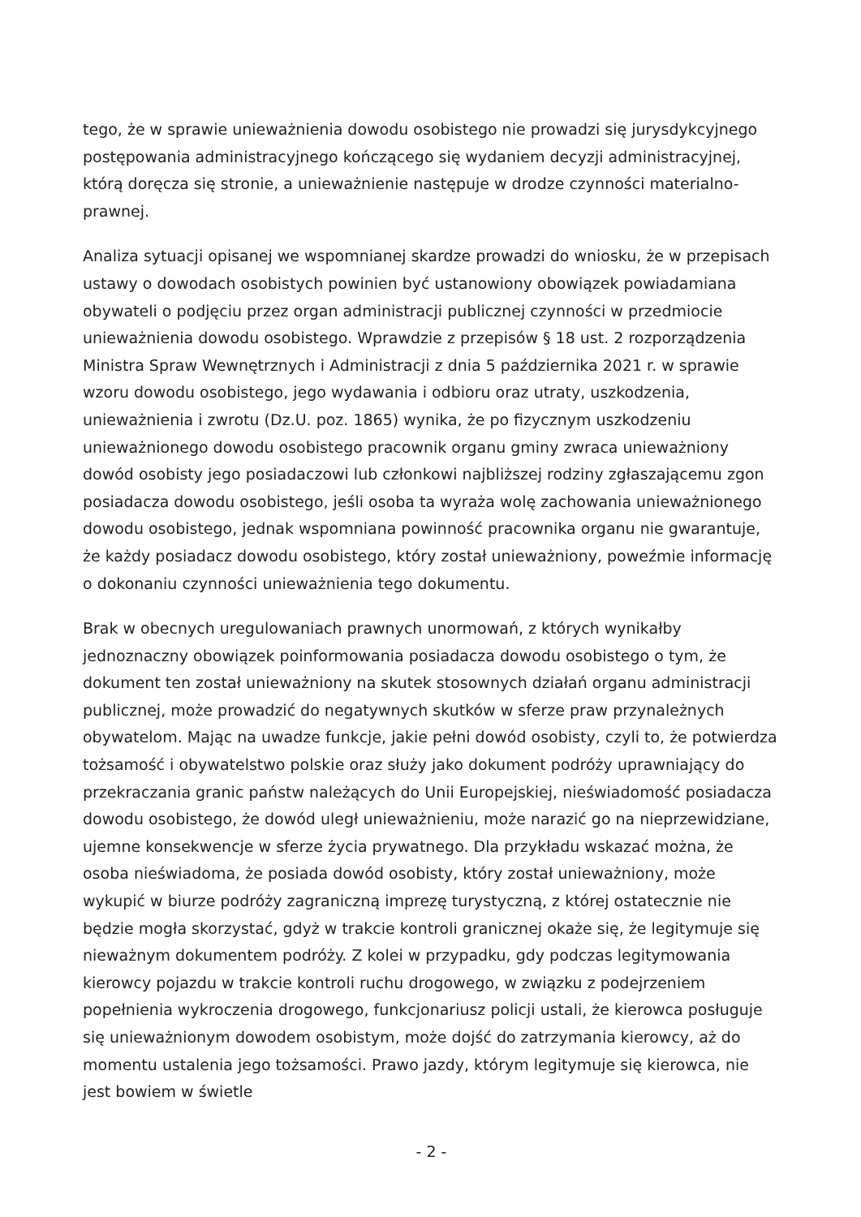tego, że w sprawie unieważnienia dowodu osobistego nie prowadzi się jurysdykcyjnego postępowania administracyjnego kończącego się wydaniem decyzji administracyjnej, którą doręcza się stronie, a unieważnienie następuje w drodze czynności materialno-prawnej.
Analiza sytuacji opisanej we wspomnianej skardze prowadzi do wniosku, że w przepisach ustawy o dowodach osobistych powinien być ustanowiony obowiązek powiadamiana obywateli o podjęciu przez organ administracji publicznej czynności w przedmiocie unieważnienia dowodu osobistego. Wprawdzie z przepisów § 18 ust. 2 rozporządzenia Ministra Spraw Wewnętrznych i Administracji z dnia 5 października 2021 r. w sprawie wzoru dowodu osobistego, jego wydawania i odbioru oraz utraty, uszkodzenia, unieważnienia i zwrotu (Dz.U. poz. 1865) wynika, że po fizycznym uszkodzeniu unieważnionego dowodu osobistego pracownik organu gminy zwraca unieważniony dowód osobisty jego posiadaczowi lub członkowi najbliższej rodziny zgłaszającemu zgon posiadacza dowodu osobistego, jeśli osoba ta wyraża wolę zachowania unieważnionego dowodu osobistego, jednak wspomniana powinność pracownika organu nie gwarantuje, że każdy posiadacz dowodu osobistego, który został unieważniony, poweźmie informację o dokonaniu czynności unieważnienia tego dokumentu.
Brak w obecnych uregulowaniach prawnych unormowań, z których wynikałby jednoznaczny obowiązek poinformowania posiadacza dowodu osobistego o tym, że dokument ten został unieważniony na skutek stosownych działań organu administracji publicznej, może prowadzić do negatywnych skutków w sferze praw przynależnych obywatelom. Mając na uwadze funkcje, jakie pełni dowód osobisty, czyli to, że potwierdza tożsamość i obywatelstwo polskie oraz służy jako dokument podróży uprawniający do przekraczania granic państw należących do Unii Europejskiej, nieświadomość posiadacza dowodu osobistego, że dowód uległ unieważnieniu, może narazić go na nieprzewidziane, ujemne konsekwencje w sferze życia prywatnego. Dla przykładu wskazać można, że osoba nieświadoma, że posiada dowód osobisty, który został unieważniony, może wykupić w biurze podróży zagraniczną imprezę turystyczną, z której ostatecznie nie będzie mogła skorzystać, gdyż w trakcie kontroli granicznej okaże się, że legitymuje się nieważnym dokumentem podróży. Z kolei w przypadku, gdy podczas legitymowania kierowcy pojazdu w trakcie kontroli ruchu drogowego, w związku z podejrzeniem popełnienia wykroczenia drogowego, funkcjonariusz policji ustali, że kierowca posługuje się unieważnionym dowodem osobistym, może dojść do zatrzymania kierowcy, aż do momentu ustalenia jego tożsamości. Prawo jazdy, którym legitymuje się kierowca, nie jest bowiem w świetle
- 2 -